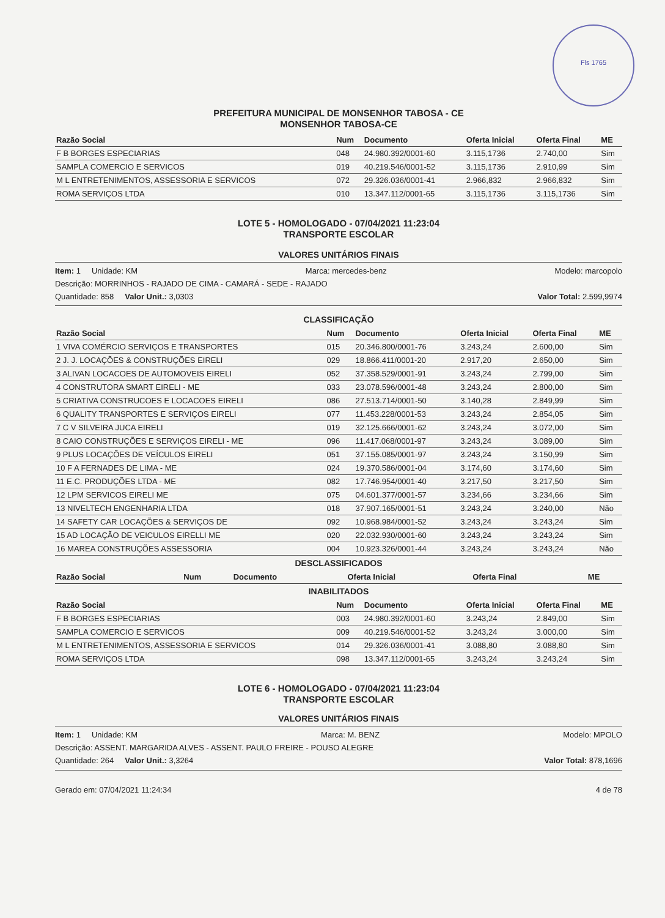Fls 1765
PREFEITURA MUNICIPAL DE MONSENHOR TABOSA - CE
MONSENHOR TABOSA-CE
| Razão Social | Num | Documento | Oferta Inicial | Oferta Final | ME |
| --- | --- | --- | --- | --- | --- |
| F B BORGES ESPECIARIAS | 048 | 24.980.392/0001-60 | 3.115,1736 | 2.740,00 | Sim |
| SAMPLA COMERCIO E SERVICOS | 019 | 40.219.546/0001-52 | 3.115,1736 | 2.910,99 | Sim |
| M L ENTRETENIMENTOS, ASSESSORIA E SERVICOS | 072 | 29.326.036/0001-41 | 2.966,832 | 2.966,832 | Sim |
| ROMA SERVIÇOS LTDA | 010 | 13.347.112/0001-65 | 3.115,1736 | 3.115,1736 | Sim |
LOTE 5 - HOMOLOGADO - 07/04/2021 11:23:04
TRANSPORTE ESCOLAR
VALORES UNITÁRIOS FINAIS
Item: 1 Unidade: KM Marca: mercedes-benz Modelo: marcopolo
Descrição: MORRINHOS - RAJADO DE CIMA - CAMARÁ - SEDE - RAJADO
Quantidade: 858 Valor Unit.: 3,0303 Valor Total: 2.599,9974
CLASSIFICAÇÃO
| Razão Social | Num | Documento | Oferta Inicial | Oferta Final | ME |
| --- | --- | --- | --- | --- | --- |
| 1 VIVA COMÉRCIO SERVIÇOS E TRANSPORTES | 015 | 20.346.800/0001-76 | 3.243,24 | 2.600,00 | Sim |
| 2 J. J. LOCAÇÕES & CONSTRUÇÕES EIRELI | 029 | 18.866.411/0001-20 | 2.917,20 | 2.650,00 | Sim |
| 3 ALIVAN LOCACOES DE AUTOMOVEIS EIRELI | 052 | 37.358.529/0001-91 | 3.243,24 | 2.799,00 | Sim |
| 4 CONSTRUTORA SMART EIRELI - ME | 033 | 23.078.596/0001-48 | 3.243,24 | 2.800,00 | Sim |
| 5 CRIATIVA CONSTRUCOES E LOCACOES EIRELI | 086 | 27.513.714/0001-50 | 3.140,28 | 2.849,99 | Sim |
| 6 QUALITY TRANSPORTES E SERVIÇOS EIRELI | 077 | 11.453.228/0001-53 | 3.243,24 | 2.854,05 | Sim |
| 7 C V SILVEIRA JUCA EIRELI | 019 | 32.125.666/0001-62 | 3.243,24 | 3.072,00 | Sim |
| 8 CAIO CONSTRUÇÕES E SERVIÇOS EIRELI - ME | 096 | 11.417.068/0001-97 | 3.243,24 | 3.089,00 | Sim |
| 9 PLUS LOCAÇÕES DE VEÍCULOS EIRELI | 051 | 37.155.085/0001-97 | 3.243,24 | 3.150,99 | Sim |
| 10 F A FERNADES DE LIMA - ME | 024 | 19.370.586/0001-04 | 3.174,60 | 3.174,60 | Sim |
| 11 E.C. PRODUÇÕES LTDA - ME | 082 | 17.746.954/0001-40 | 3.217,50 | 3.217,50 | Sim |
| 12 LPM SERVICOS EIRELI ME | 075 | 04.601.377/0001-57 | 3.234,66 | 3.234,66 | Sim |
| 13 NIVELTECH ENGENHARIA LTDA | 018 | 37.907.165/0001-51 | 3.243,24 | 3.240,00 | Não |
| 14 SAFETY CAR LOCAÇÕES & SERVIÇOS DE | 092 | 10.968.984/0001-52 | 3.243,24 | 3.243,24 | Sim |
| 15 AD LOCAÇÃO DE VEICULOS EIRELLI ME | 020 | 22.032.930/0001-60 | 3.243,24 | 3.243,24 | Sim |
| 16 MAREA CONSTRUÇÕES ASSESSORIA | 004 | 10.923.326/0001-44 | 3.243,24 | 3.243,24 | Não |
DESCLASSIFICADOS
| Razão Social | Num | Documento | Oferta Inicial | Oferta Final | ME |
| --- | --- | --- | --- | --- | --- |
INABILITADOS
| Razão Social | Num | Documento | Oferta Inicial | Oferta Final | ME |
| --- | --- | --- | --- | --- | --- |
| F B BORGES ESPECIARIAS | 003 | 24.980.392/0001-60 | 3.243,24 | 2.849,00 | Sim |
| SAMPLA COMERCIO E SERVICOS | 009 | 40.219.546/0001-52 | 3.243,24 | 3.000,00 | Sim |
| M L ENTRETENIMENTOS, ASSESSORIA E SERVICOS | 014 | 29.326.036/0001-41 | 3.088,80 | 3.088,80 | Sim |
| ROMA SERVIÇOS LTDA | 098 | 13.347.112/0001-65 | 3.243,24 | 3.243,24 | Sim |
LOTE 6 - HOMOLOGADO - 07/04/2021 11:23:04
TRANSPORTE ESCOLAR
VALORES UNITÁRIOS FINAIS
Item: 1 Unidade: KM Marca: M. BENZ Modelo: MPOLO
Descrição: ASSENT. MARGARIDA ALVES - ASSENT. PAULO FREIRE - POUSO ALEGRE
Quantidade: 264 Valor Unit.: 3,3264 Valor Total: 878,1696
Gerado em: 07/04/2021 11:24:34 4 de 78